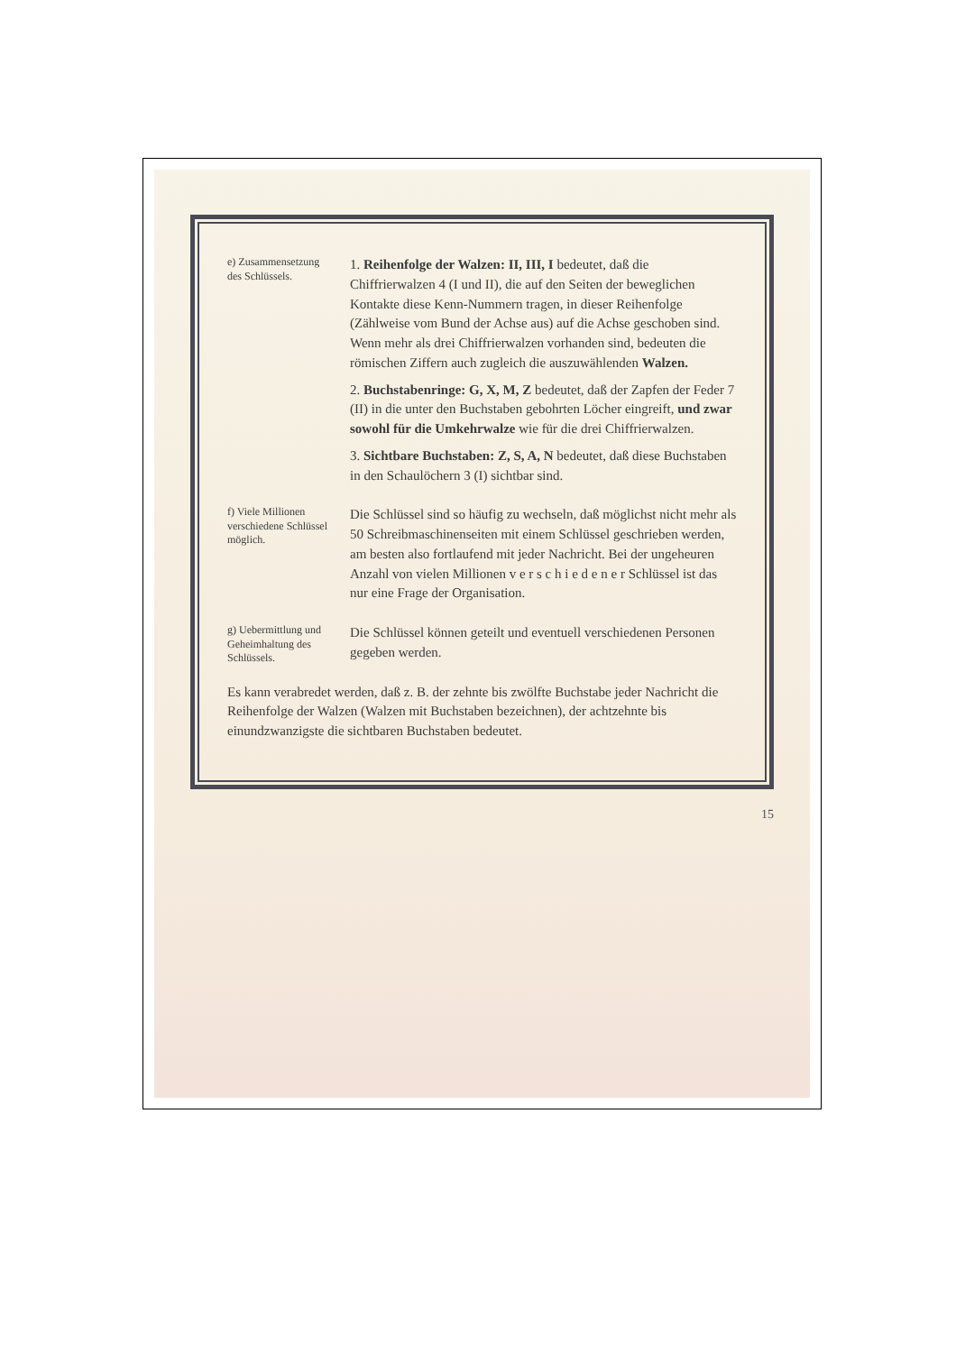e) Zusammensetzung des Schlüssels.
1. Reihenfolge der Walzen: II, III, I bedeutet, daß die Chiffrierwalzen 4 (I und II), die auf den Seiten der beweglichen Kontakte diese Kenn-Nummern tragen, in dieser Reihenfolge (Zählweise vom Bund der Achse aus) auf die Achse geschoben sind. Wenn mehr als drei Chiffrierwalzen vorhanden sind, bedeuten die römischen Ziffern auch zugleich die auszuwählenden Walzen.
2. Buchstabenringe: G, X, M, Z bedeutet, daß der Zapfen der Feder 7 (II) in die unter den Buchstaben gebohrten Löcher eingreift, und zwar sowohl für die Umkehrwalze wie für die drei Chiffrierwalzen.
3. Sichtbare Buchstaben: Z, S, A, N bedeutet, daß diese Buchstaben in den Schaulöchern 3 (I) sichtbar sind.
f) Viele Millionen verschiedene Schlüssel möglich.
Die Schlüssel sind so häufig zu wechseln, daß möglichst nicht mehr als 50 Schreibmaschinenseiten mit einem Schlüssel geschrieben werden, am besten also fortlaufend mit jeder Nachricht. Bei der ungeheuren Anzahl von vielen Millionen v e r s c h i e d e n e r Schlüssel ist das nur eine Frage der Organisation.
g) Uebermittlung und Geheimhaltung des Schlüssels.
Die Schlüssel können geteilt und eventuell verschiedenen Personen gegeben werden.
Es kann verabredet werden, daß z. B. der zehnte bis zwölfte Buchstabe jeder Nachricht die Reihenfolge der Walzen (Walzen mit Buchstaben bezeichnen), der achtzehnte bis einundzwanzigste die sichtbaren Buchstaben bedeutet.
15